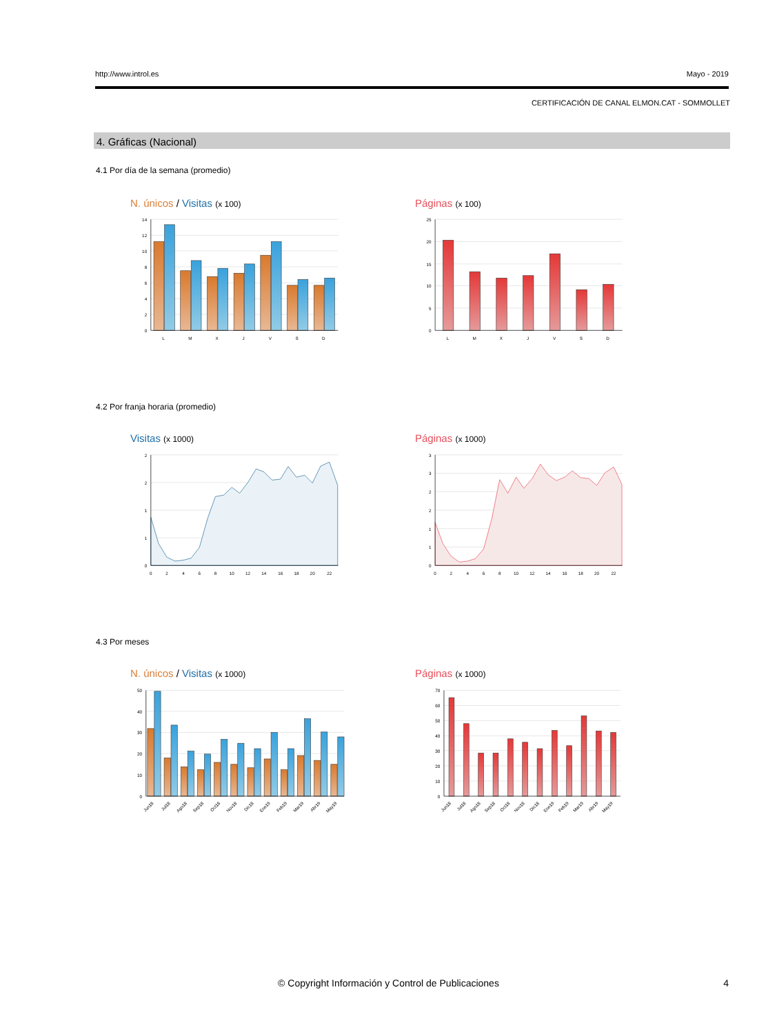http://www.introl.es Mayo - 2019
CERTIFICACIÓN DE CANAL ELMON.CAT - SOMMOLLET
4. Gráficas (Nacional)
4.1 Por día de la semana (promedio)
N. únicos / Visitas (x 100)
14
12
10
8
6
4
2
0
L
M
X
J
V
S
D
Páginas (x 100)
25
20
15
10
5
0
L
M
X
J
V
S
D
4.2 Por franja horaria (promedio)
Visitas (x 1000)
2
2
1
1
0
0
2
4
6
8
10
12
14
16
18
20
22
Páginas (x 1000)
3
3
2
2
1
1
0
0
2
4
6
8
10
12
14
16
18
20
22
4.3 Por meses
N. únicos / Visitas (x 1000)
50
40
30
20
10
0
Jun18
Jul18
Ago18
Sep18
Oct18
Nov18
Dic18
Ene19
Feb19
Mar19
Abr19
May19
Páginas (x 1000)
70
60
50
40
30
20
10
0
Jun18
Jul18
Ago18
Sep18
Oct18
Nov18
Dic18
Ene19
Feb19
Mar19
Abr19
May19
© Copyright Información y Control de Publicaciones 4